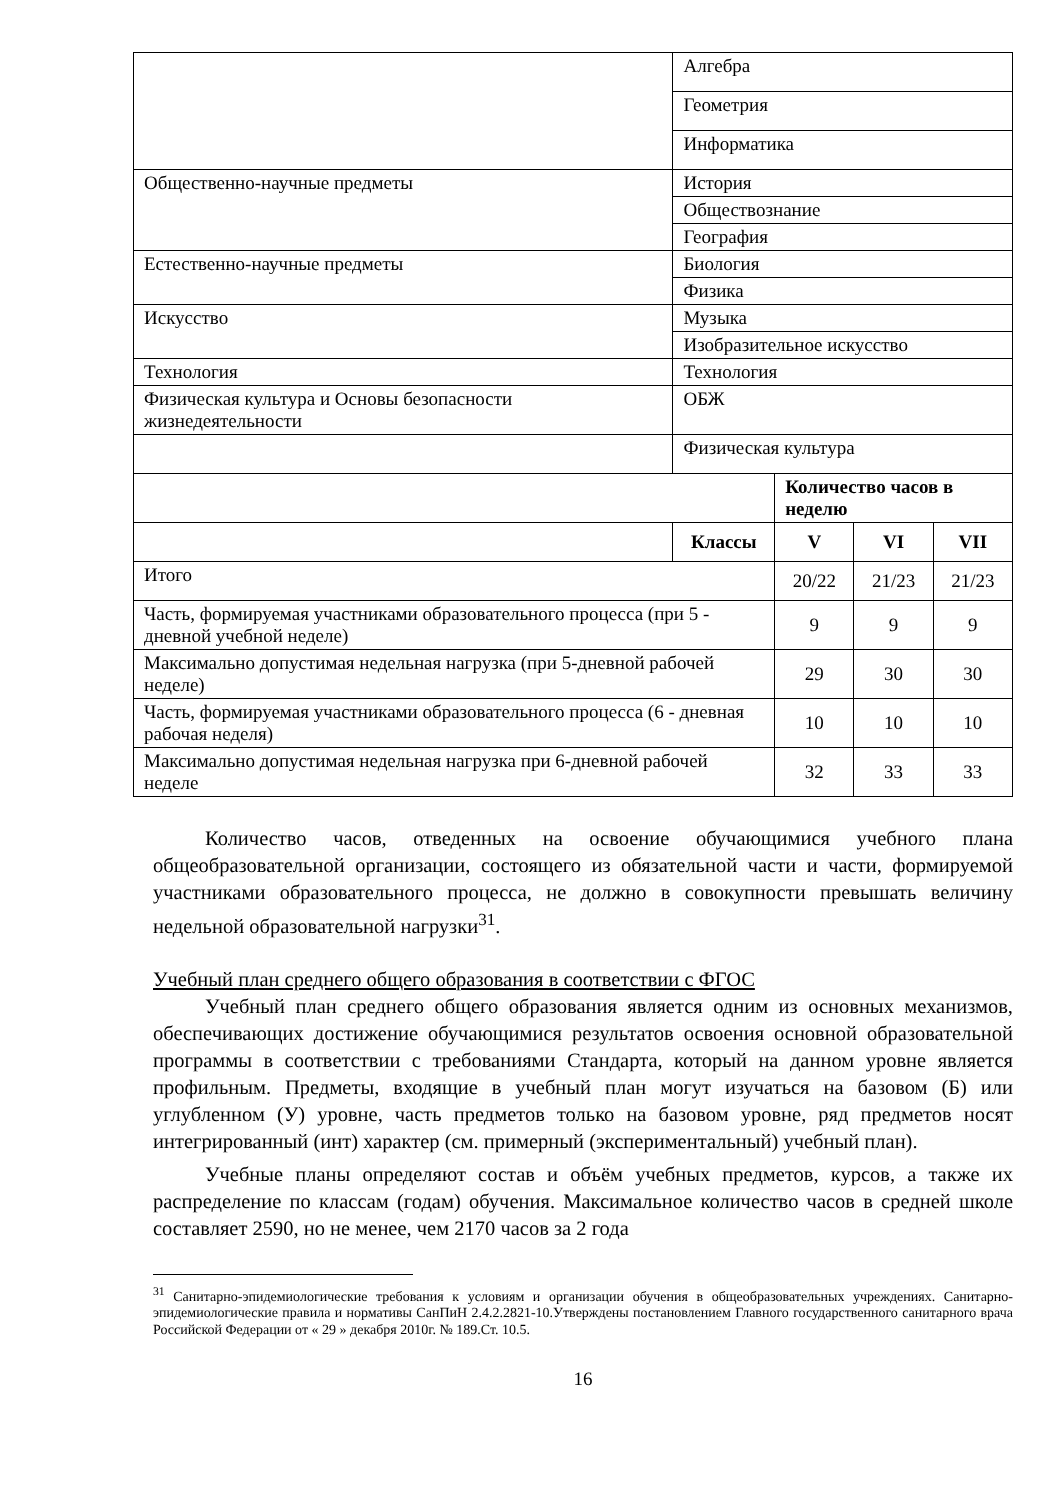| | Алгебра | | | |
| | Геометрия | | | |
| | Информатика | | | |
| Общественно-научные предметы | История | | | |
| | Обществознание | | | |
| | География | | | |
| Естественно-научные предметы | Биология | | | |
| | Физика | | | |
| Искусство | Музыка | | | |
| | Изобразительное искусство | | | |
| Технология | Технология | | | |
| Физическая культура и Основы безопасности жизнедеятельности | ОБЖ | | | |
| | Физическая культура | | | |
| | | Количество часов в неделю | | |
| | Классы | V | VI | VII |
| Итого | | 20/22 | 21/23 | 21/23 |
| Часть, формируемая участниками образовательного процесса (при 5 - дневной учебной неделе) | | 9 | 9 | 9 |
| Максимально допустимая недельная нагрузка (при 5-дневной рабочей неделе) | | 29 | 30 | 30 |
| Часть, формируемая участниками образовательного процесса (6 - дневная рабочая неделя) | | 10 | 10 | 10 |
| Максимально допустимая недельная нагрузка при 6-дневной рабочей неделе | | 32 | 33 | 33 |
Количество часов, отведенных на освоение обучающимися учебного плана общеобразовательной организации, состоящего из обязательной части и части, формируемой участниками образовательного процесса, не должно в совокупности превышать величину недельной образовательной нагрузки<sup>31</sup>.
Учебный план среднего общего образования в соответствии с ФГОС
Учебный план среднего общего образования является одним из основных механизмов, обеспечивающих достижение обучающимися результатов освоения основной образовательной программы в соответствии с требованиями Стандарта, который на данном уровне является профильным. Предметы, входящие в учебный план могут изучаться на базовом (Б) или углубленном (У) уровне, часть предметов только на базовом уровне, ряд предметов носят интегрированный (инт) характер (см. примерный (экспериментальный) учебный план).
Учебные планы определяют состав и объём учебных предметов, курсов, а также их распределение по классам (годам) обучения. Максимальное количество часов в средней школе составляет 2590, но не менее, чем 2170 часов за 2 года
<sup>31</sup> Санитарно-эпидемиологические требования к условиям и организации обучения в общеобразовательных учреждениях. Санитарно-эпидемиологические правила и нормативы СанПиН 2.4.2.2821-10.Утверждены постановлением Главного государственного санитарного врача Российской Федерации от « 29 » декабря 2010г. № 189.Ст. 10.5.
16